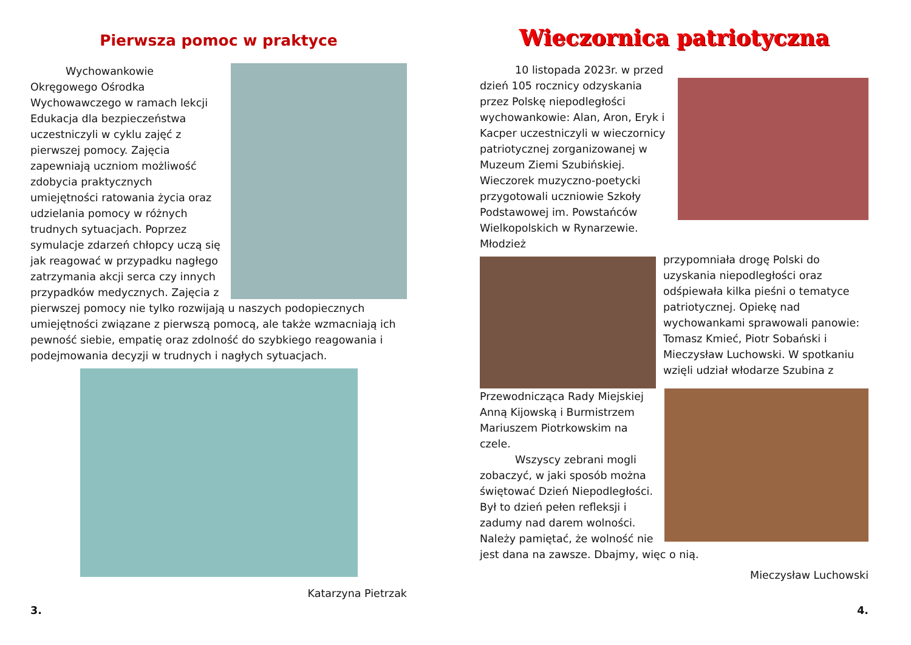Pierwsza pomoc w praktyce
    Wychowankowie Okręgowego Ośrodka Wychowawczego w ramach lekcji Edukacja dla bezpieczeństwa uczestniczyli w cyklu zajęć z pierwszej pomocy. Zajęcia zapewniają uczniom możliwość zdobycia praktycznych umiejętności ratowania życia oraz udzielania pomocy w różnych trudnych sytuacjach. Poprzez symulacje zdarzeń chłopcy uczą się jak reagować w przypadku nagłego zatrzymania akcji serca czy innych przypadków medycznych. Zajęcia z pierwszej pomocy nie tylko rozwijają u naszych podopiecznych umiejętności związane z pierwszą pomocą, ale także wzmacniają ich pewność siebie, empatię oraz zdolność do szybkiego reagowania i podejmowania decyzji w trudnych i nagłych sytuacjach.
Katarzyna Pietrzak
3.
Wieczornica patriotyczna
    10 listopada 2023r. w przed dzień 105 rocznicy odzyskania przez Polskę niepodległości wychowankowie: Alan, Aron, Eryk i Kacper uczestniczyli w wieczornicy patriotycznej zorganizowanej w Muzeum Ziemi Szubińskiej. Wieczorek muzyczno-poetycki przygotowali uczniowie Szkoły Podstawowej im. Powstańców Wielkopolskich w Rynarzewie. Młodzież
przypomniała drogę Polski do uzyskania niepodległości oraz odśpiewała kilka pieśni o tematyce patriotycznej. Opiekę nad wychowankami sprawowali panowie: Tomasz Kmieć, Piotr Sobański i Mieczysław Luchowski. W spotkaniu wzięli udział włodarze Szubina z
Przewodnicząca Rady Miejskiej Anną Kijowską i Burmistrzem Mariuszem Piotrkowskim na czele.
    Wszyscy zebrani mogli zobaczyć, w jaki sposób można świętować Dzień Niepodległości. Był to dzień pełen refleksji i zadumy nad darem wolności. Należy pamiętać, że wolność nie jest dana na zawsze. Dbajmy, więc o nią.
Mieczysław Luchowski
4.